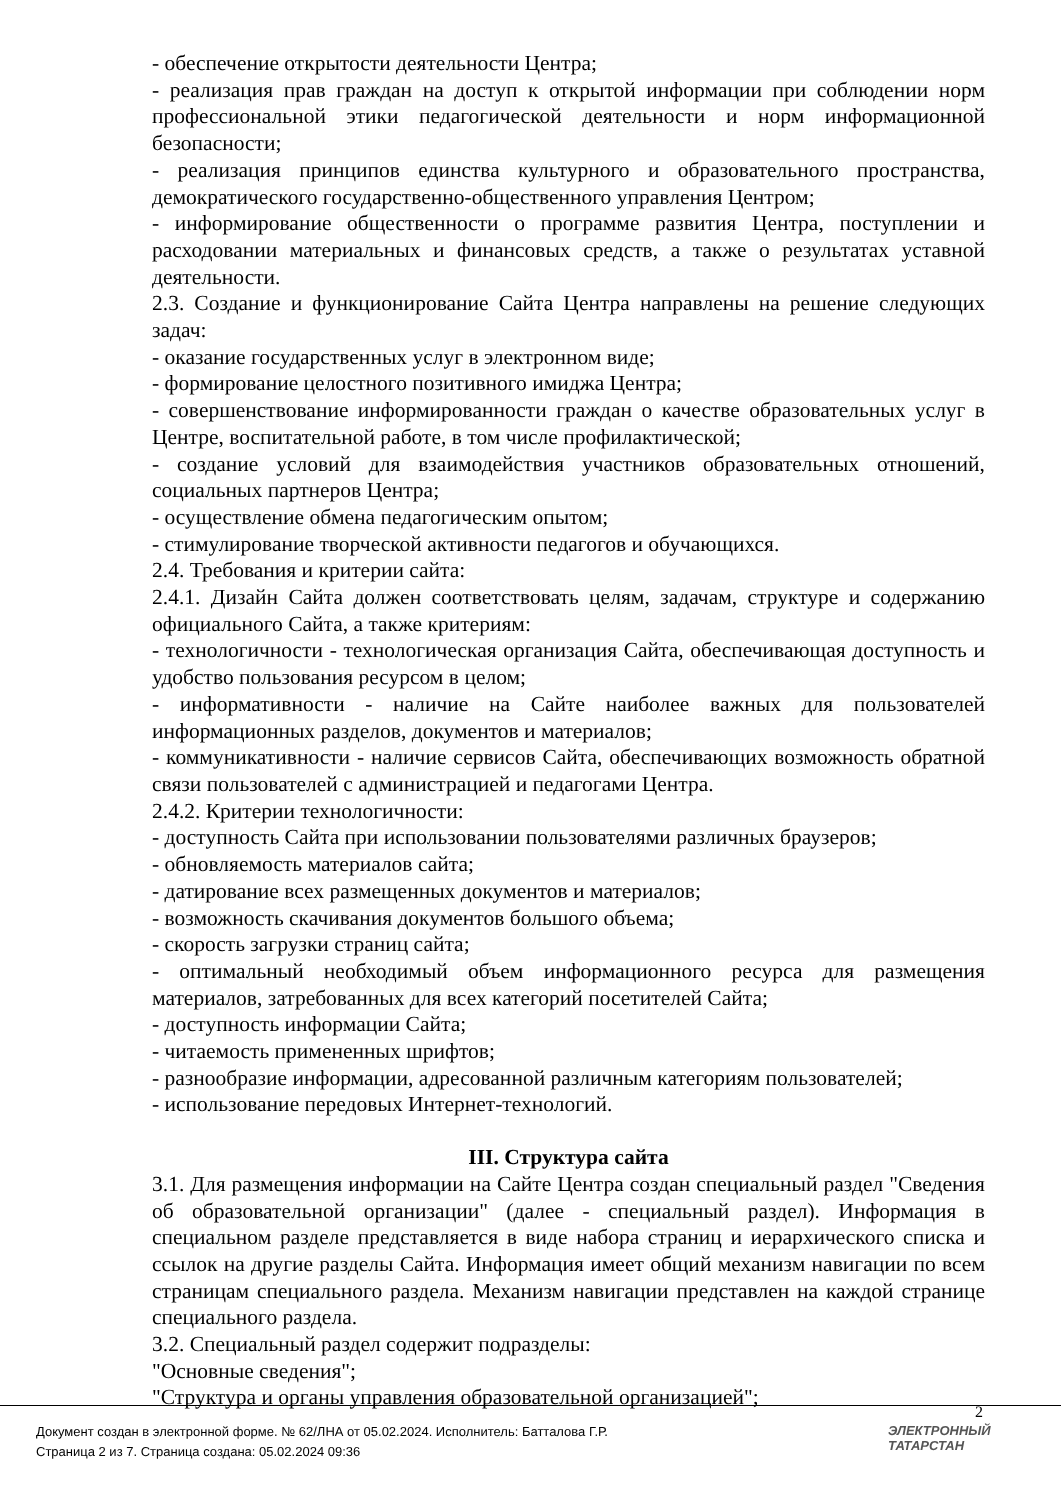- обеспечение открытости деятельности Центра;
- реализация прав граждан на доступ к открытой информации при соблюдении норм профессиональной этики педагогической деятельности и норм информационной безопасности;
- реализация принципов единства культурного и образовательного пространства, демократического государственно-общественного управления Центром;
- информирование общественности о программе развития Центра, поступлении и расходовании материальных и финансовых средств, а также о результатах уставной деятельности.
2.3. Создание и функционирование Сайта Центра направлены на решение следующих задач:
- оказание государственных услуг в электронном виде;
- формирование целостного позитивного имиджа Центра;
- совершенствование информированности граждан о качестве образовательных услуг в Центре, воспитательной работе, в том числе профилактической;
- создание условий для взаимодействия участников образовательных отношений, социальных партнеров Центра;
- осуществление обмена педагогическим опытом;
- стимулирование творческой активности педагогов и обучающихся.
2.4. Требования и критерии сайта:
2.4.1. Дизайн Сайта должен соответствовать целям, задачам, структуре и содержанию официального Сайта, а также критериям:
- технологичности - технологическая организация Сайта, обеспечивающая доступность и удобство пользования ресурсом в целом;
- информативности - наличие на Сайте наиболее важных для пользователей информационных разделов, документов и материалов;
- коммуникативности - наличие сервисов Сайта, обеспечивающих возможность обратной связи пользователей с администрацией и педагогами Центра.
2.4.2. Критерии технологичности:
- доступность Сайта при использовании пользователями различных браузеров;
- обновляемость материалов сайта;
- датирование всех размещенных документов и материалов;
- возможность скачивания документов большого объема;
- скорость загрузки страниц сайта;
- оптимальный необходимый объем информационного ресурса для размещения материалов, затребованных для всех категорий посетителей Сайта;
- доступность информации Сайта;
- читаемость примененных шрифтов;
- разнообразие информации, адресованной различным категориям пользователей;
- использование передовых Интернет-технологий.
III. Структура сайта
3.1. Для размещения информации на Сайте Центра создан специальный раздел "Сведения об образовательной организации" (далее - специальный раздел). Информация в специальном разделе представляется в виде набора страниц и иерархического списка и ссылок на другие разделы Сайта. Информация имеет общий механизм навигации по всем страницам специального раздела. Механизм навигации представлен на каждой странице специального раздела.
3.2. Специальный раздел содержит подразделы:
"Основные сведения";
"Структура и органы управления образовательной организацией";
2
Документ создан в электронной форме. № 62/ЛНА от 05.02.2024. Исполнитель: Батталова Г.Р.
Страница 2 из 7. Страница создана: 05.02.2024 09:36
ЭЛЕКТРОННЫЙ
ТАТАРСТАН